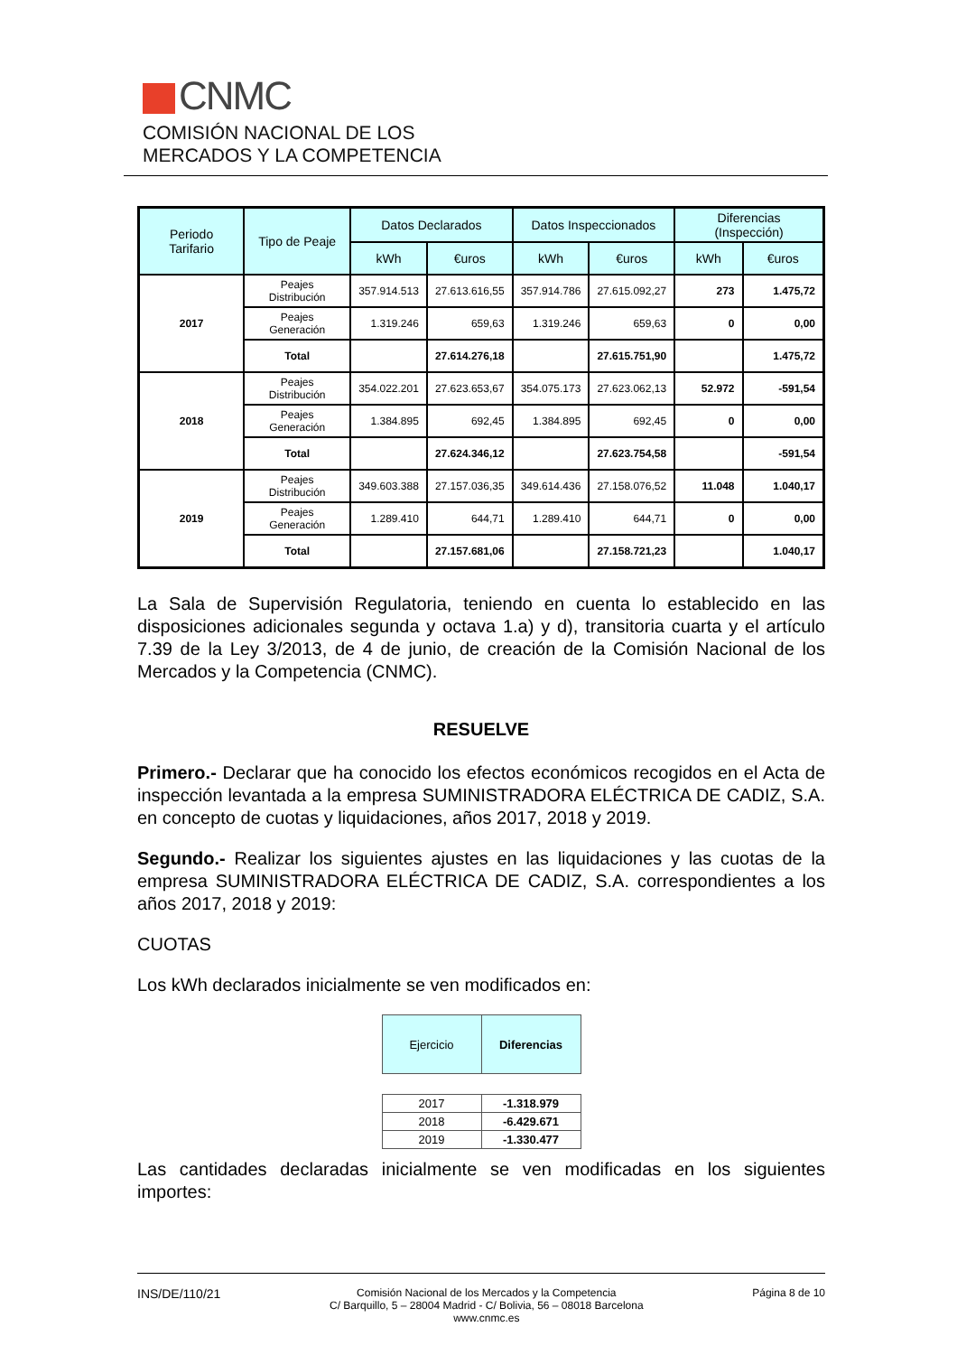CNMC
COMISIÓN NACIONAL DE LOS
MERCADOS Y LA COMPETENCIA
| Periodo Tarifario | Tipo de Peaje | Datos Declarados | | Datos Inspeccionados | | Diferencias (Inspección) | |
| --- | --- | --- | --- | --- | --- | --- | --- |
| | | kWh | €uros | kWh | €uros | kWh | €uros |
| 2017 | Peajes Distribución | 357.914.513 | 27.613.616,55 | 357.914.786 | 27.615.092,27 | 273 | 1.475,72 |
| | Peajes Generación | 1.319.246 | 659,63 | 1.319.246 | 659,63 | 0 | 0,00 |
| | Total | | 27.614.276,18 | | 27.615.751,90 | | 1.475,72 |
| 2018 | Peajes Distribución | 354.022.201 | 27.623.653,67 | 354.075.173 | 27.623.062,13 | 52.972 | -591,54 |
| | Peajes Generación | 1.384.895 | 692,45 | 1.384.895 | 692,45 | 0 | 0,00 |
| | Total | | 27.624.346,12 | | 27.623.754,58 | | -591,54 |
| 2019 | Peajes Distribución | 349.603.388 | 27.157.036,35 | 349.614.436 | 27.158.076,52 | 11.048 | 1.040,17 |
| | Peajes Generación | 1.289.410 | 644,71 | 1.289.410 | 644,71 | 0 | 0,00 |
| | Total | | 27.157.681,06 | | 27.158.721,23 | | 1.040,17 |
La Sala de Supervisión Regulatoria, teniendo en cuenta lo establecido en las disposiciones adicionales segunda y octava 1.a) y d), transitoria cuarta y el artículo 7.39 de la Ley 3/2013, de 4 de junio, de creación de la Comisión Nacional de los Mercados y la Competencia (CNMC).
RESUELVE
Primero.- Declarar que ha conocido los efectos económicos recogidos en el Acta de inspección levantada a la empresa SUMINISTRADORA ELÉCTRICA DE CADIZ, S.A. en concepto de cuotas y liquidaciones, años 2017, 2018 y 2019.
Segundo.- Realizar los siguientes ajustes en las liquidaciones y las cuotas de la empresa SUMINISTRADORA ELÉCTRICA DE CADIZ, S.A. correspondientes a los años 2017, 2018 y 2019:
CUOTAS
Los kWh declarados inicialmente se ven modificados en:
| Ejercicio | Diferencias |
| --- | --- |
| 2017 | -1.318.979 |
| 2018 | -6.429.671 |
| 2019 | -1.330.477 |
Las cantidades declaradas inicialmente se ven modificadas en los siguientes importes:
INS/DE/110/21
Comisión Nacional de los Mercados y la Competencia
C/ Barquillo, 5 – 28004 Madrid - C/ Bolivia, 56 – 08018 Barcelona
www.cnmc.es
Página 8 de 10